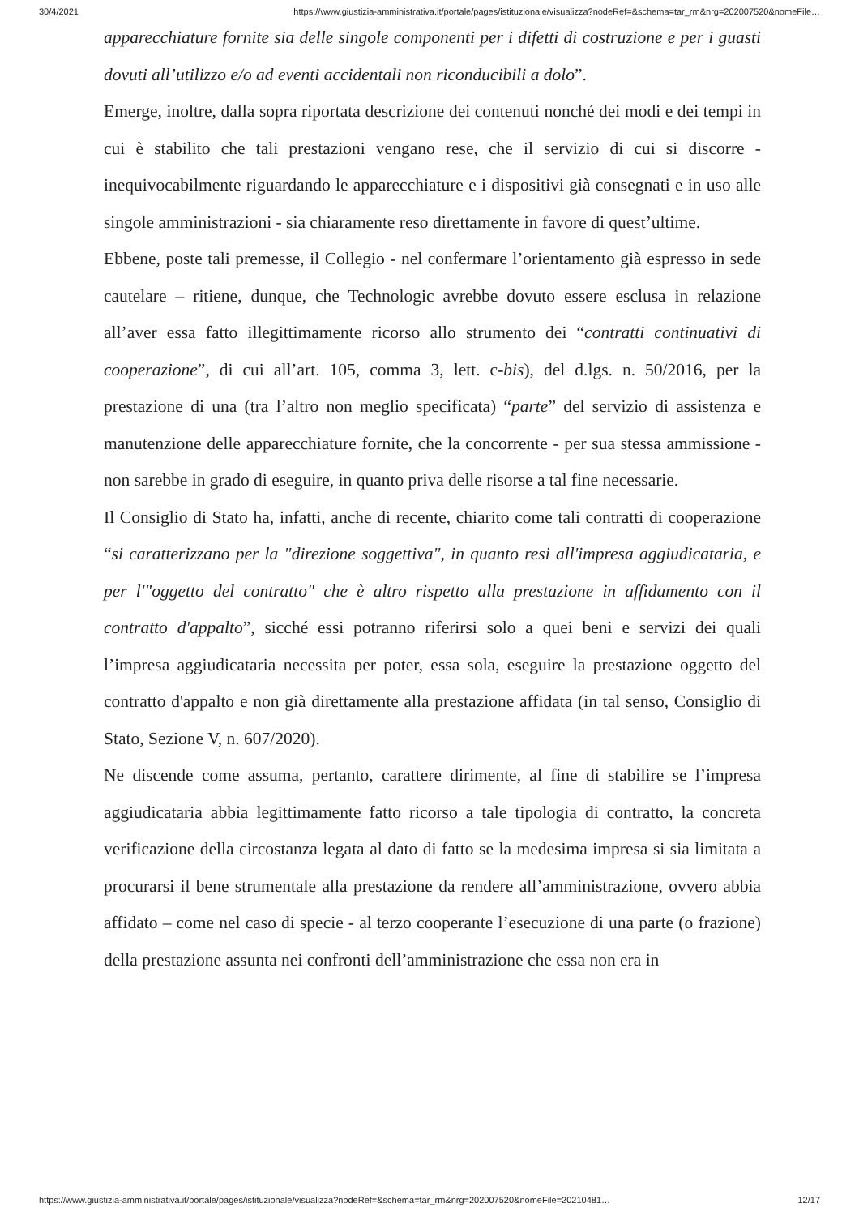30/4/2021 https://www.giustizia-amministrativa.it/portale/pages/istituzionale/visualizza?nodeRef=&schema=tar_rm&nrg=202007520&nomeFile…
apparecchiature fornite sia delle singole componenti per i difetti di costruzione e per i guasti dovuti all’utilizzo e/o ad eventi accidentali non riconducibili a dolo”.
Emerge, inoltre, dalla sopra riportata descrizione dei contenuti nonché dei modi e dei tempi in cui è stabilito che tali prestazioni vengano rese, che il servizio di cui si discorre - inequivocabilmente riguardando le apparecchiature e i dispositivi già consegnati e in uso alle singole amministrazioni - sia chiaramente reso direttamente in favore di quest’ultime.
Ebbene, poste tali premesse, il Collegio - nel confermare l’orientamento già espresso in sede cautelare – ritiene, dunque, che Technologic avrebbe dovuto essere esclusa in relazione all’aver essa fatto illegittimamente ricorso allo strumento dei “contratti continuativi di cooperazione”, di cui all’art. 105, comma 3, lett. c-bis), del d.lgs. n. 50/2016, per la prestazione di una (tra l’altro non meglio specificata) “parte” del servizio di assistenza e manutenzione delle apparecchiature fornite, che la concorrente - per sua stessa ammissione - non sarebbe in grado di eseguire, in quanto priva delle risorse a tal fine necessarie.
Il Consiglio di Stato ha, infatti, anche di recente, chiarito come tali contratti di cooperazione “si caratterizzano per la "direzione soggettiva", in quanto resi all'impresa aggiudicataria, e per l'"oggetto del contratto" che è altro rispetto alla prestazione in affidamento con il contratto d'appalto”, sicché essi potranno riferirsi solo a quei beni e servizi dei quali l’impresa aggiudicataria necessita per poter, essa sola, eseguire la prestazione oggetto del contratto d'appalto e non già direttamente alla prestazione affidata (in tal senso, Consiglio di Stato, Sezione V, n. 607/2020).
Ne discende come assuma, pertanto, carattere dirimente, al fine di stabilire se l’impresa aggiudicataria abbia legittimamente fatto ricorso a tale tipologia di contratto, la concreta verificazione della circostanza legata al dato di fatto se la medesima impresa si sia limitata a procurarsi il bene strumentale alla prestazione da rendere all’amministrazione, ovvero abbia affidato – come nel caso di specie - al terzo cooperante l’esecuzione di una parte (o frazione) della prestazione assunta nei confronti dell’amministrazione che essa non era in
https://www.giustizia-amministrativa.it/portale/pages/istituzionale/visualizza?nodeRef=&schema=tar_rm&nrg=202007520&nomeFile=20210481… 12/17